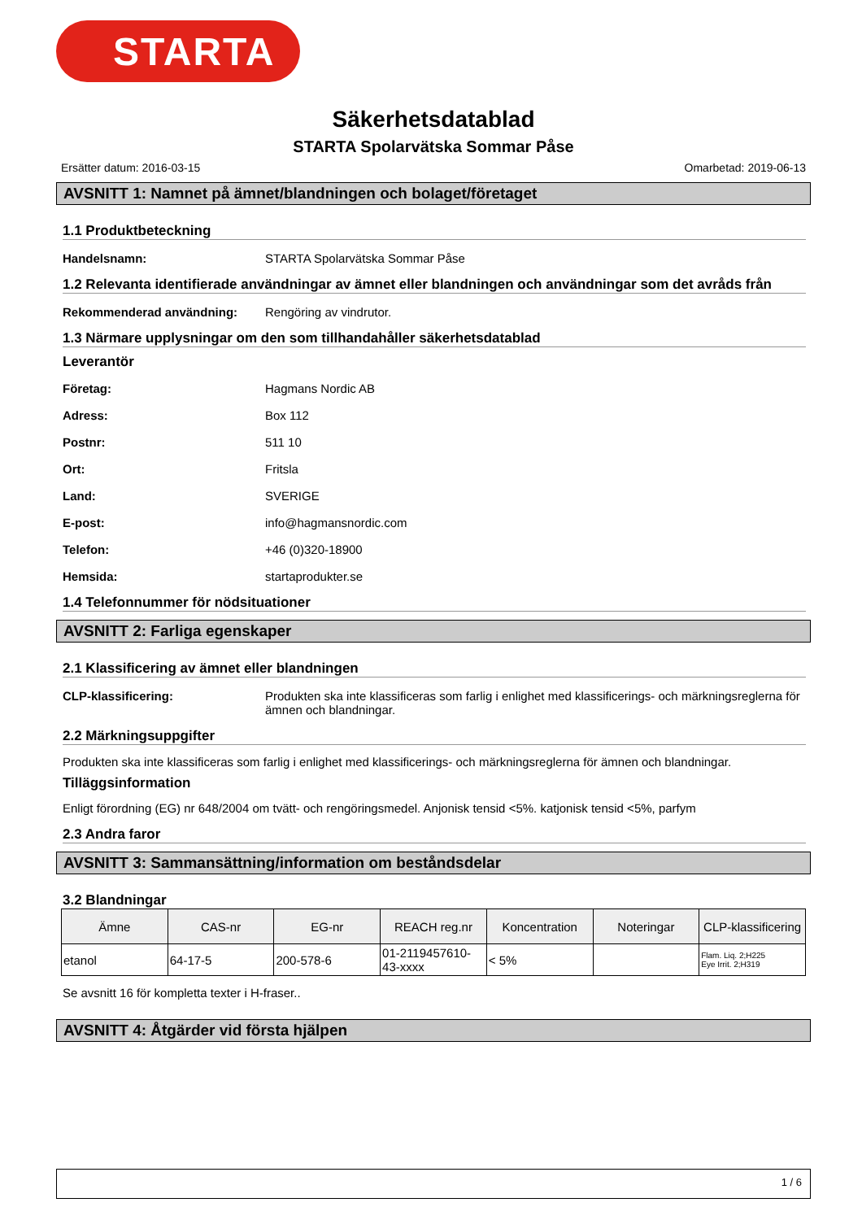STARTA
Säkerhetsdatablad
STARTA Spolarvätska Sommar Påse
Ersätter datum: 2016-03-15 Omarbetad: 2019-06-13
AVSNITT 1: Namnet på ämnet/blandningen och bolaget/företaget
1.1 Produktbeteckning
Handelsnamn: STARTA Spolarvätska Sommar Påse
1.2 Relevanta identifierade användningar av ämnet eller blandningen och användningar som det avråds från
Rekommenderad användning: Rengöring av vindrutor.
1.3 Närmare upplysningar om den som tillhandahåller säkerhetsdatablad
Leverantör
Företag: Hagmans Nordic AB
Adress: Box 112
Postnr: 511 10
Ort: Fritsla
Land: SVERIGE
E-post: info@hagmansnordic.com
Telefon: +46 (0)320-18900
Hemsida: startaprodukter.se
1.4 Telefonnummer för nödsituationer
AVSNITT 2: Farliga egenskaper
2.1 Klassificering av ämnet eller blandningen
CLP-klassificering: Produkten ska inte klassificeras som farlig i enlighet med klassificerings- och märkningsreglerna för ämnen och blandningar.
2.2 Märkningsuppgifter
Produkten ska inte klassificeras som farlig i enlighet med klassificerings- och märkningsreglerna för ämnen och blandningar.
Tilläggsinformation
Enligt förordning (EG) nr 648/2004 om tvätt- och rengöringsmedel. Anjonisk tensid <5%. katjonisk tensid <5%, parfym
2.3 Andra faror
AVSNITT 3: Sammansättning/information om beståndsdelar
3.2 Blandningar
| Ämne | CAS-nr | EG-nr | REACH reg.nr | Koncentration | Noteringar | CLP-klassificering |
| --- | --- | --- | --- | --- | --- | --- |
| etanol | 64-17-5 | 200-578-6 | 01-2119457610-43-xxxx | < 5% | | Flam. Liq. 2;H225 Eye Irrit. 2;H319 |
Se avsnitt 16 för kompletta texter i H-fraser..
AVSNITT 4: Åtgärder vid första hjälpen
1 / 6